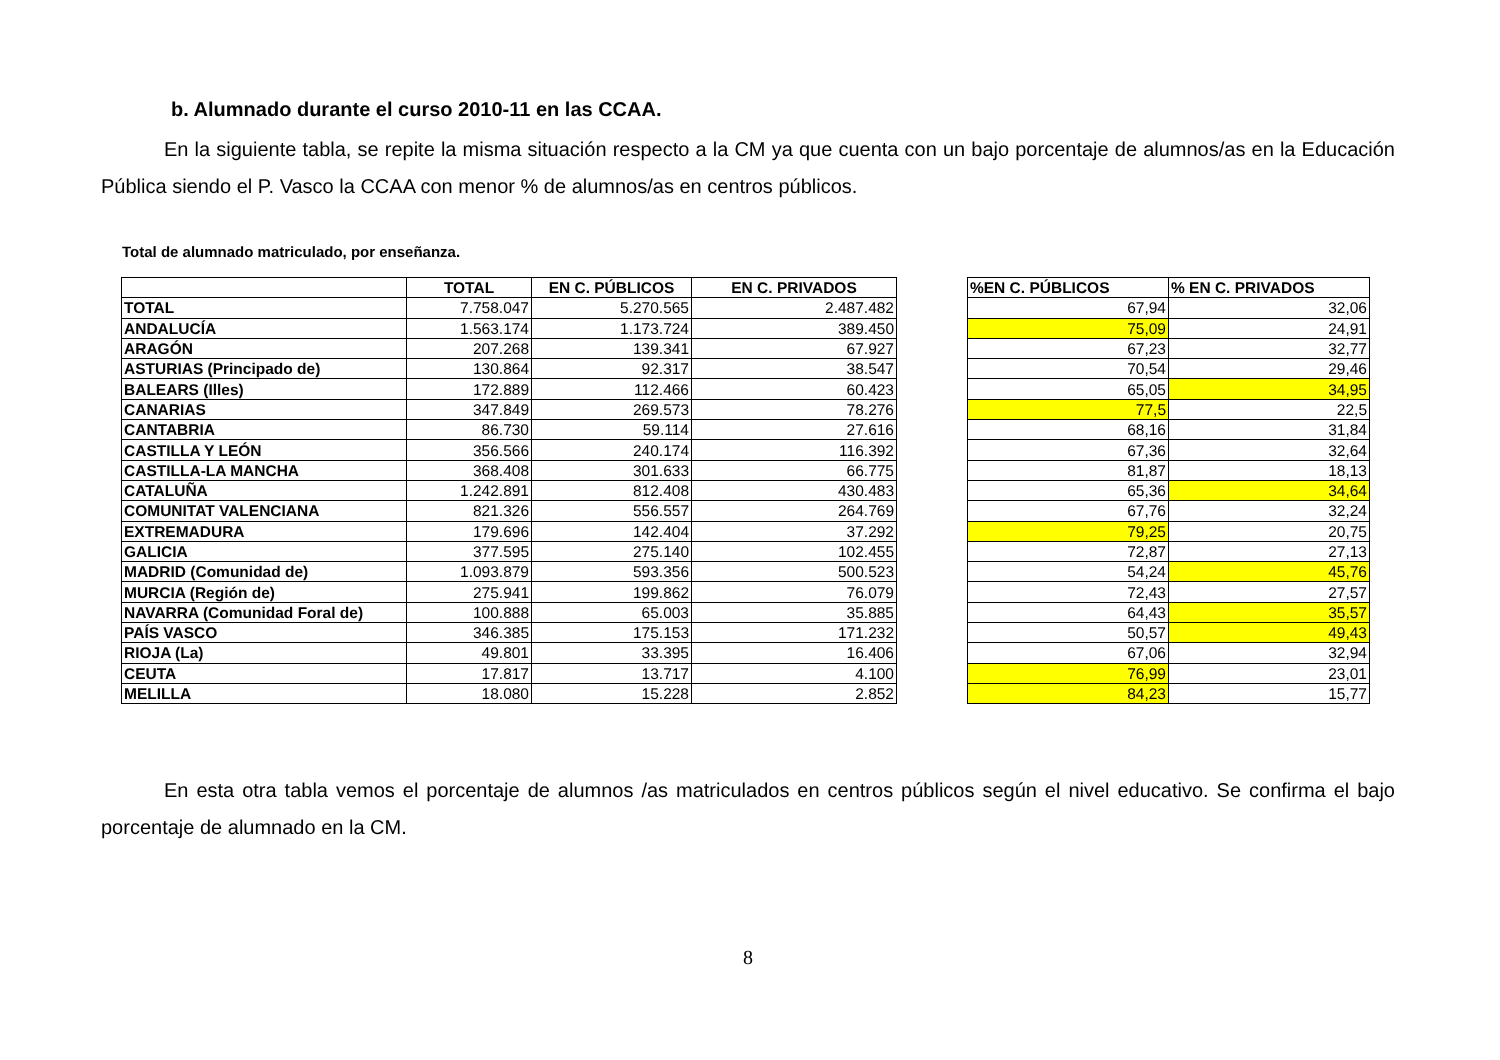b. Alumnado durante el curso 2010-11 en las CCAA.
En la siguiente tabla, se repite la misma situación respecto a la CM ya que cuenta con un bajo porcentaje de alumnos/as en la Educación Pública siendo el P. Vasco la CCAA con menor % de alumnos/as en centros públicos.
Total de alumnado matriculado, por enseñanza.
| | TOTAL | EN C. PÚBLICOS | EN C. PRIVADOS |
| --- | --- | --- | --- |
| TOTAL | 7.758.047 | 5.270.565 | 2.487.482 |
| ANDALUCÍA | 1.563.174 | 1.173.724 | 389.450 |
| ARAGÓN | 207.268 | 139.341 | 67.927 |
| ASTURIAS (Principado de) | 130.864 | 92.317 | 38.547 |
| BALEARS (Illes) | 172.889 | 112.466 | 60.423 |
| CANARIAS | 347.849 | 269.573 | 78.276 |
| CANTABRIA | 86.730 | 59.114 | 27.616 |
| CASTILLA Y LEÓN | 356.566 | 240.174 | 116.392 |
| CASTILLA-LA MANCHA | 368.408 | 301.633 | 66.775 |
| CATALUÑA | 1.242.891 | 812.408 | 430.483 |
| COMUNITAT VALENCIANA | 821.326 | 556.557 | 264.769 |
| EXTREMADURA | 179.696 | 142.404 | 37.292 |
| GALICIA | 377.595 | 275.140 | 102.455 |
| MADRID (Comunidad de) | 1.093.879 | 593.356 | 500.523 |
| MURCIA (Región de) | 275.941 | 199.862 | 76.079 |
| NAVARRA (Comunidad Foral de) | 100.888 | 65.003 | 35.885 |
| PAÍS VASCO | 346.385 | 175.153 | 171.232 |
| RIOJA (La) | 49.801 | 33.395 | 16.406 |
| CEUTA | 17.817 | 13.717 | 4.100 |
| MELILLA | 18.080 | 15.228 | 2.852 |
| %EN C. PÚBLICOS | % EN C. PRIVADOS |
| --- | --- |
| 67,94 | 32,06 |
| 75,09 | 24,91 |
| 67,23 | 32,77 |
| 70,54 | 29,46 |
| 65,05 | 34,95 |
| 77,5 | 22,5 |
| 68,16 | 31,84 |
| 67,36 | 32,64 |
| 81,87 | 18,13 |
| 65,36 | 34,64 |
| 67,76 | 32,24 |
| 79,25 | 20,75 |
| 72,87 | 27,13 |
| 54,24 | 45,76 |
| 72,43 | 27,57 |
| 64,43 | 35,57 |
| 50,57 | 49,43 |
| 67,06 | 32,94 |
| 76,99 | 23,01 |
| 84,23 | 15,77 |
En esta otra tabla vemos el porcentaje de alumnos /as matriculados en centros públicos según el nivel educativo. Se confirma el bajo porcentaje de alumnado en la CM.
8